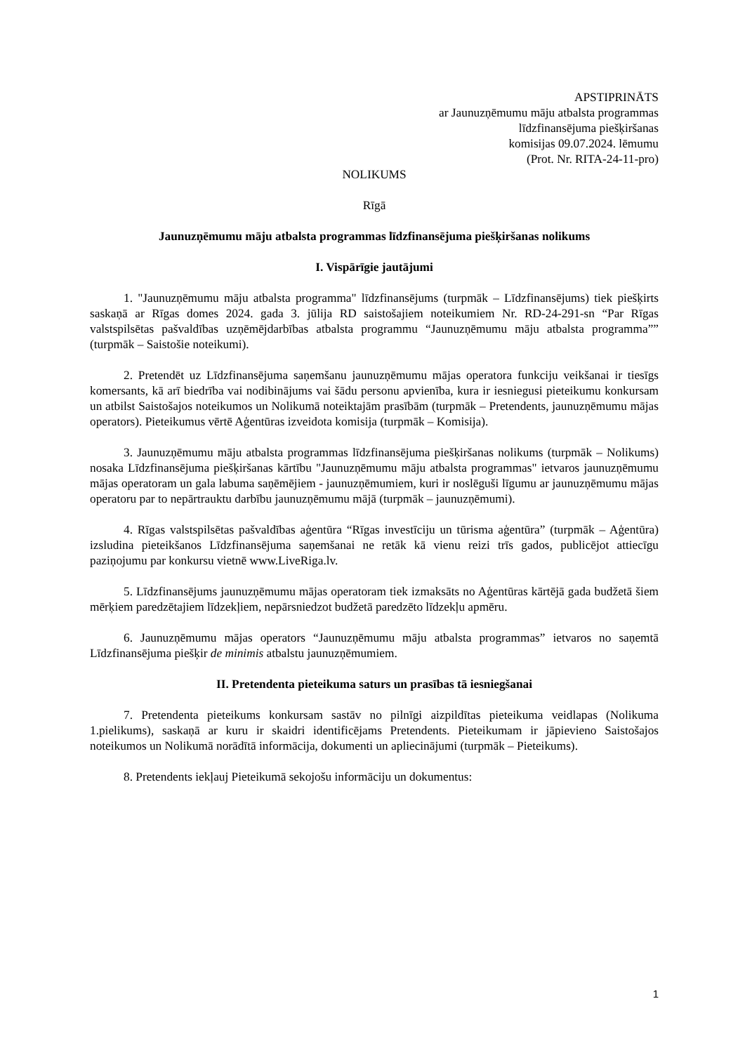APSTIPRINĀTS
ar Jaunuzņēmumu māju atbalsta programmas
līdzfinansējuma piešķiršanas
komisijas 09.07.2024. lēmumu
(Prot. Nr. RITA-24-11-pro)
NOLIKUMS
Rīgā
Jaunuzņēmumu māju atbalsta programmas līdzfinansējuma piešķiršanas nolikums
I. Vispārīgie jautājumi
1. "Jaunuzņēmumu māju atbalsta programma" līdzfinansējums (turpmāk – Līdzfinansējums) tiek piešķirts saskaņā ar Rīgas domes 2024. gada 3. jūlija RD saistošajiem noteikumiem Nr. RD-24-291-sn “Par Rīgas valstspilsētas pašvaldības uzņēmējdarbības atbalsta programmu “Jaunuzņēmumu māju atbalsta programma”” (turpmāk – Saistošie noteikumi).
2. Pretendēt uz Līdzfinansējuma saņemšanu jaunuzņēmumu mājas operatora funkciju veikšanai ir tiesīgs komersants, kā arī biedrība vai nodibinājums vai šādu personu apvienība, kura ir iesniegusi pieteikumu konkursam un atbilst Saistošajos noteikumos un Nolikumā noteiktajām prasībām (turpmāk – Pretendents, jaunuzņēmumu mājas operators). Pieteikumus vērtē Aģentūras izveidota komisija (turpmāk – Komisija).
3. Jaunuzņēmumu māju atbalsta programmas līdzfinansējuma piešķiršanas nolikums (turpmāk – Nolikums) nosaka Līdzfinansējuma piešķiršanas kārtību "Jaunuzņēmumu māju atbalsta programmas" ietvaros jaunuzņēmumu mājas operatoram un gala labuma saņēmējiem - jaunuzņēmumiem, kuri ir noslēguši līgumu ar jaunuzņēmumu mājas operatoru par to nepārtrauktu darbību jaunuzņēmumu mājā (turpmāk – jaunuzņēmumi).
4. Rīgas valstspilsētas pašvaldības aģentūra “Rīgas investīciju un tūrisma aģentūra” (turpmāk – Aģentūra) izsludina pieteikšanos Līdzfinansējuma saņemšanai ne retāk kā vienu reizi trīs gados, publicējot attiecīgu paziņojumu par konkursu vietnē www.LiveRiga.lv.
5. Līdzfinansējums jaunuzņēmumu mājas operatoram tiek izmaksāts no Aģentūras kārtējā gada budžetā šiem mērķiem paredzētajiem līdzekļiem, nepārsniedzot budžetā paredzēto līdzekļu apmēru.
6. Jaunuzņēmumu mājas operators “Jaunuzņēmumu māju atbalsta programmas” ietvaros no saņemtā Līdzfinansējuma piešķir de minimis atbalstu jaunuzņēmumiem.
II. Pretendenta pieteikuma saturs un prasības tā iesniegšanai
7. Pretendenta pieteikums konkursam sastāv no pilnīgi aizpildītas pieteikuma veidlapas (Nolikuma 1.pielikums), saskaņā ar kuru ir skaidri identificējams Pretendents. Pieteikumam ir jāpievieno Saistošajos noteikumos un Nolikumā norādītā informācija, dokumenti un apliecinājumi (turpmāk – Pieteikums).
8. Pretendents iekļauj Pieteikumā sekojošu informāciju un dokumentus:
1